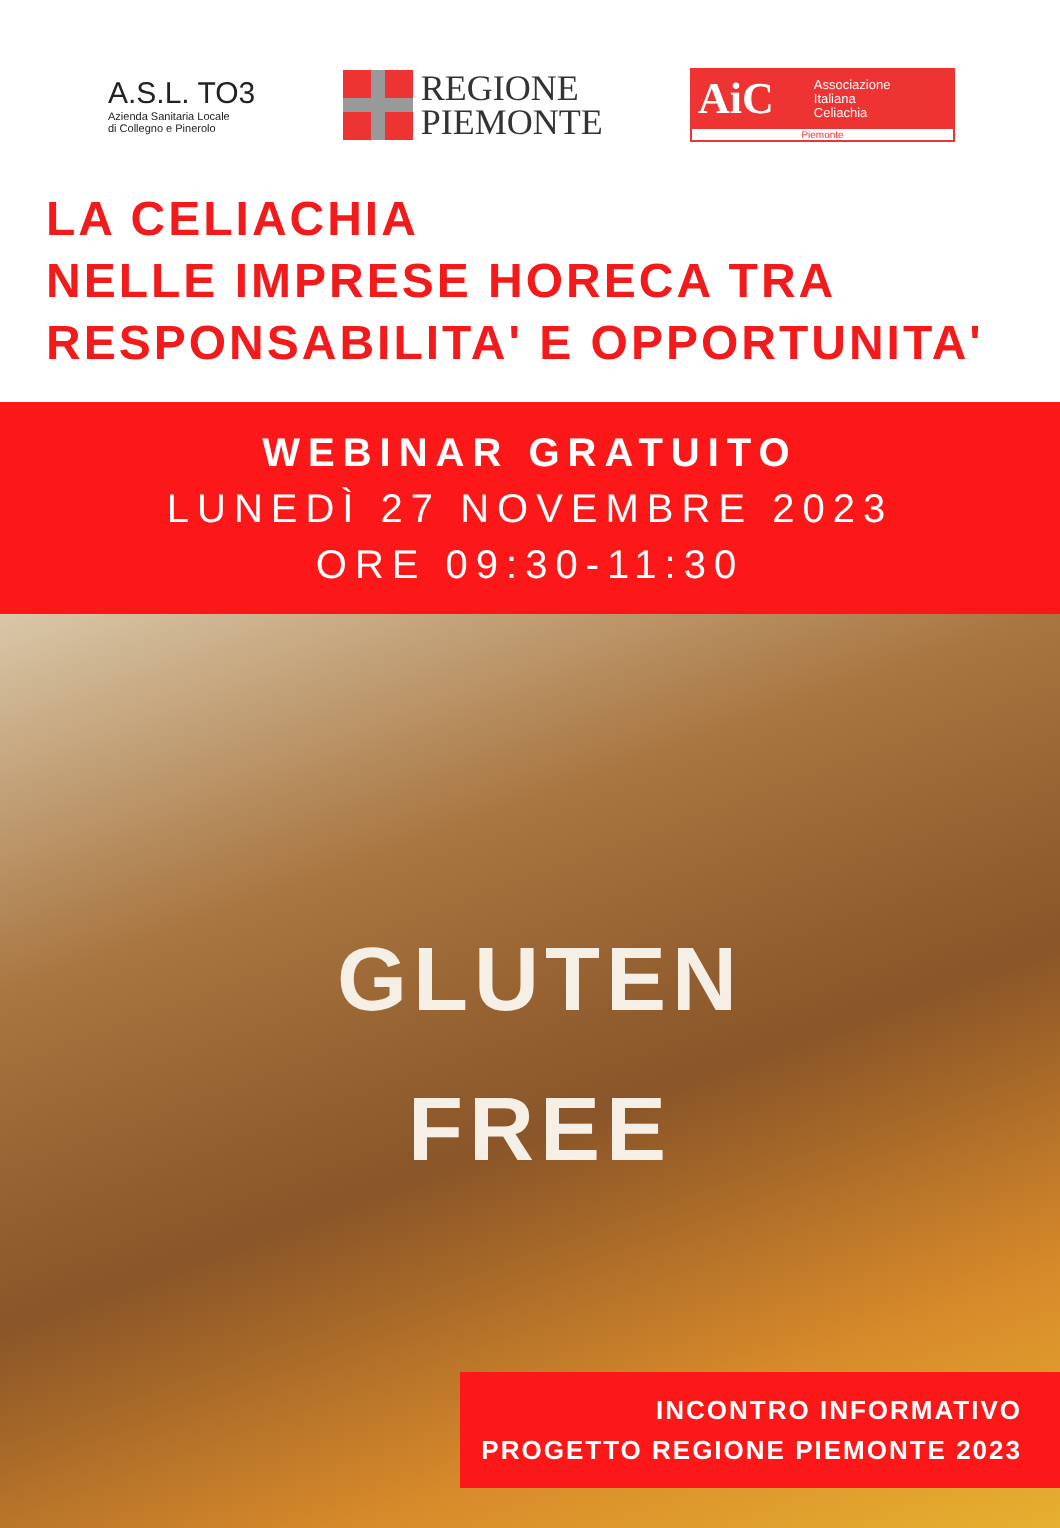A.S.L. TO3
Azienda Sanitaria Locale
di Collegno e Pinerolo
REGIONE
PIEMONTE
AiC Associazione
Italiana
Celiachia
Piemonte
LA CELIACHIA
NELLE IMPRESE HORECA TRA
RESPONSABILITA' E OPPORTUNITA'
WEBINAR GRATUITO
LUNEDÌ 27 NOVEMBRE 2023
ORE 09:30-11:30
GLUTEN
FREE
INCONTRO INFORMATIVO
PROGETTO REGIONE PIEMONTE 2023